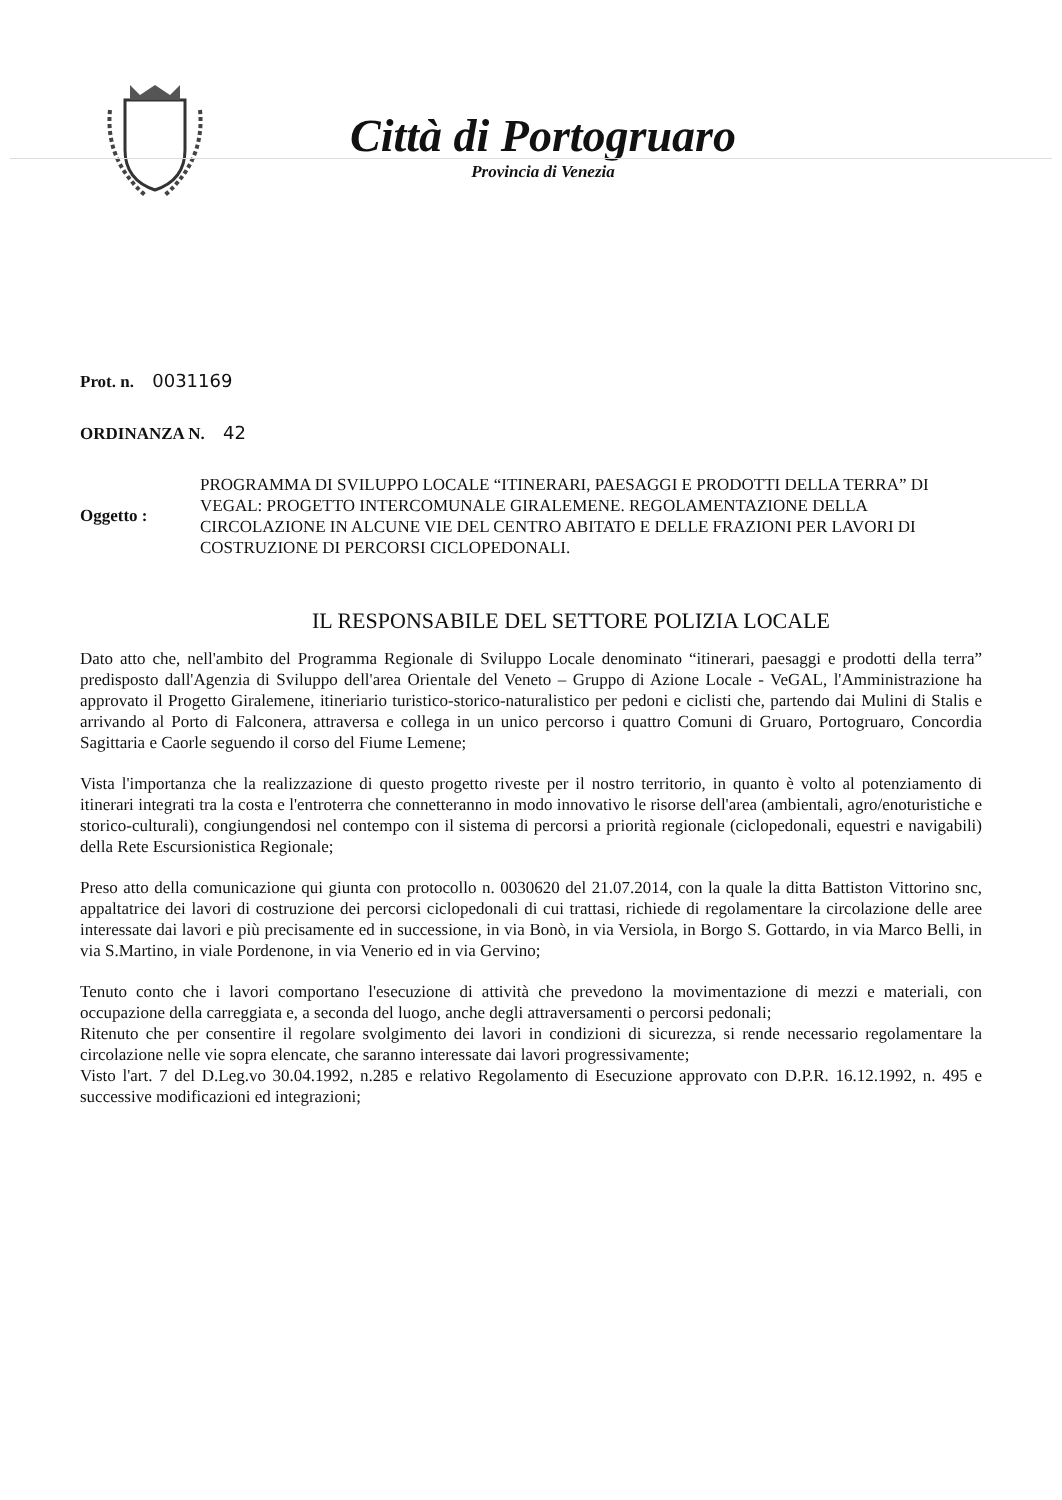Città di Portogruaro
Provincia di Venezia
Prot. n. 0031169
ORDINANZA N. 42
Oggetto :
PROGRAMMA DI SVILUPPO LOCALE “ITINERARI, PAESAGGI E PRODOTTI DELLA TERRA” DI VEGAL: PROGETTO INTERCOMUNALE GIRALEMENE. REGOLAMENTAZIONE DELLA CIRCOLAZIONE IN ALCUNE VIE DEL CENTRO ABITATO E DELLE FRAZIONI PER LAVORI DI COSTRUZIONE DI PERCORSI CICLOPEDONALI.
IL RESPONSABILE DEL SETTORE POLIZIA LOCALE
Dato atto che, nell'ambito del Programma Regionale di Sviluppo Locale denominato “itinerari, paesaggi e prodotti della terra” predisposto dall'Agenzia di Sviluppo dell'area Orientale del Veneto – Gruppo di Azione Locale - VeGAL, l'Amministrazione ha approvato il Progetto Giralemene, itineriario turistico-storico-naturalistico per pedoni e ciclisti che, partendo dai Mulini di Stalis e arrivando al Porto di Falconera, attraversa e collega in un unico percorso i quattro Comuni di Gruaro, Portogruaro, Concordia Sagittaria e Caorle seguendo il corso del Fiume Lemene;
Vista l'importanza che la realizzazione di questo progetto riveste per il nostro territorio, in quanto è volto al potenziamento di itinerari integrati tra la costa e l'entroterra che connetteranno in modo innovativo le risorse dell'area (ambientali, agro/enoturistiche e storico-culturali), congiungendosi nel contempo con il sistema di percorsi a priorità regionale (ciclopedonali, equestri e navigabili) della Rete Escursionistica Regionale;
Preso atto della comunicazione qui giunta con protocollo n. 0030620 del 21.07.2014, con la quale la ditta Battiston Vittorino snc, appaltatrice dei lavori di costruzione dei percorsi ciclopedonali di cui trattasi, richiede di regolamentare la circolazione delle aree interessate dai lavori e più precisamente ed in successione, in via Bonò, in via Versiola, in Borgo S. Gottardo, in via Marco Belli, in via S.Martino, in viale Pordenone, in via Venerio ed in via Gervino;
Tenuto conto che i lavori comportano l'esecuzione di attività che prevedono la movimentazione di mezzi e materiali, con occupazione della carreggiata e, a seconda del luogo, anche degli attraversamenti o percorsi pedonali;
Ritenuto che per consentire il regolare svolgimento dei lavori in condizioni di sicurezza, si rende necessario regolamentare la circolazione nelle vie sopra elencate, che saranno interessate dai lavori progressivamente;
Visto l'art. 7 del D.Leg.vo 30.04.1992, n.285 e relativo Regolamento di Esecuzione approvato con D.P.R. 16.12.1992, n. 495 e successive modificazioni ed integrazioni;